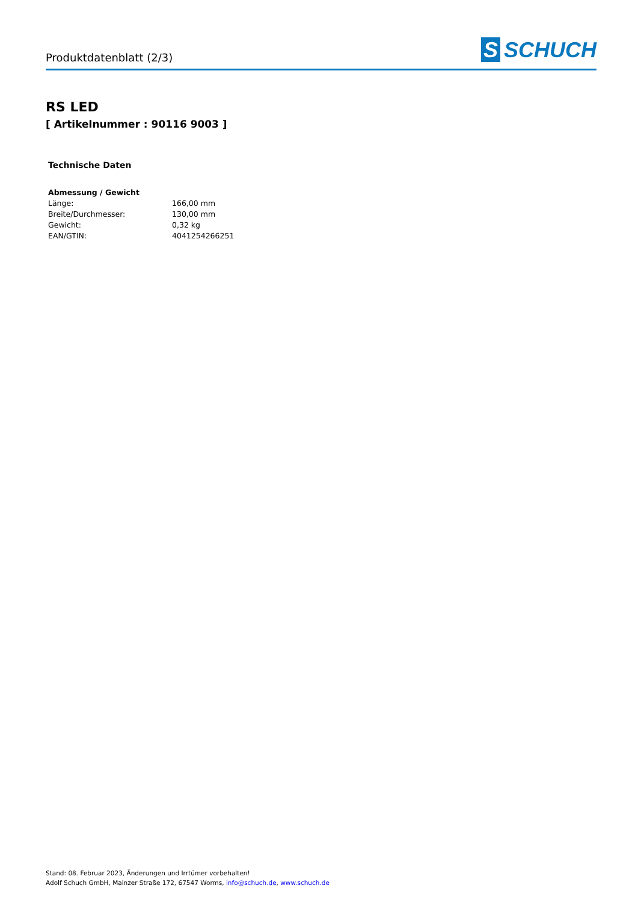Produktdatenblatt (2/3)
S SCHUCH
RS LED
[ Artikelnummer : 90116 9003 ]
Technische Daten
| Abmessung / Gewicht | |
| --- | --- |
| Länge: | 166,00 mm |
| Breite/Durchmesser: | 130,00 mm |
| Gewicht: | 0,32 kg |
| EAN/GTIN: | 4041254266251 |
Stand: 08. Februar 2023, Änderungen und Irrtümer vorbehalten!
Adolf Schuch GmbH, Mainzer Straße 172, 67547 Worms, info@schuch.de, www.schuch.de